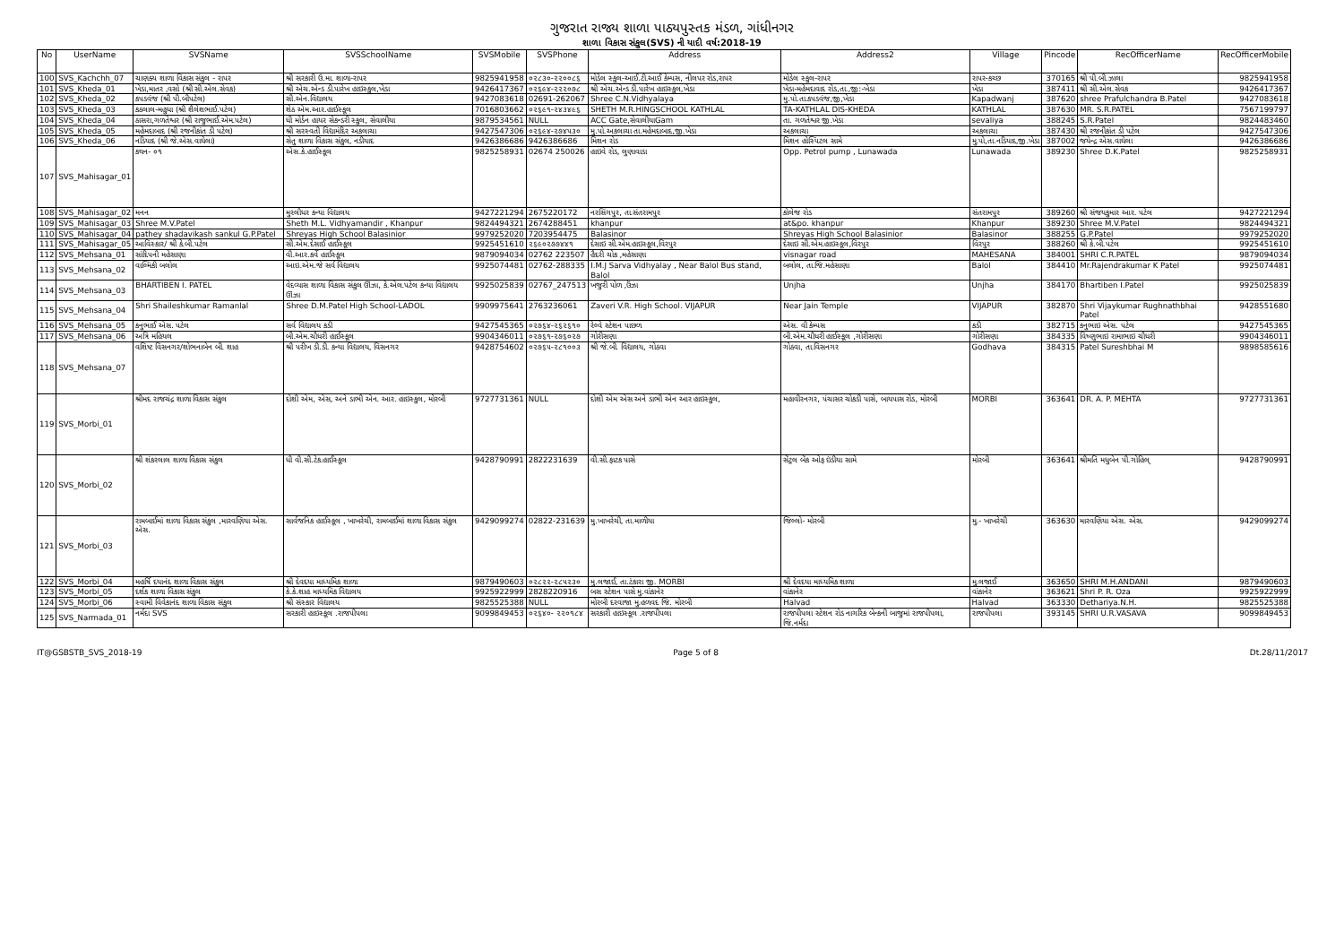ગુજરાત રાજ્ય શાળા પાઠ્યપુસ્તક મંડળ, ગાંધીનગર
શાળા વિકાસ સંકુલ(SVS) ની યાદી વર્ષ:2018-19
| No | UserName | SVSName | SVSSchoolName | SVSMobile | SVSPhone | Address | Address2 | Village | Pincode | RecOfficerName | RecOfficerMobile |
| --- | --- | --- | --- | --- | --- | --- | --- | --- | --- | --- | --- |
| 100 | SVS_Kachchh_07 | ચાણક્ય શાળા વિકાસ સંકુલ - રાપર | શ્રી સરકારી ઉ.મા. શાળા-રાપર | 9825941958 | ૦૨૮૩૦-૨૨૦૦૮૬ | મોડેલ સ્કુલ-આઈ.ટી.આઈ કેમ્પસ, નીલપર રોડ,રાપર | મોડેલ સ્કુલ-રાપર | રાપર-કચ્છ | 370165 | શ્રી પી.બી.ઝાલા | 9825941958 |
| 101 | SVS_Kheda_01 | ખેડા,માતર ,વસો (શ્રી સી.એલ.સેવક) | શ્રી એચ.એન્ડ ડી.પારેખ હાઇસ્કુલ,ખેડા | 9426417367 | ૦૨૬૯૪-૨૨૨૦૭૮ | શ્રી એચ.એન્ડ ડી.પારેખ હાઇસ્કુલ,ખેડા | ખેડા-મહેમદાવાદ રોડ,તા.,જી:-ખેડા | ખેડા | 387411 | શ્રી સી.એલ.સેવક | 9426417367 |
| 102 | SVS_Kheda_02 | કપડવંજ (શ્રી પી.બીપટેલ) | સી.એન.વિદ્યાલય | 9427083618 | 02691-262067 | Shree C.N.Vidhyalaya | મુ.પો.તા.કપડવંજ,જી,ખેડા | Kapadwanj | 387620 | shree Prafulchandra B.Patel | 9427083618 |
| 103 | SVS_Kheda_03 | કઠલાલ-મહુધા (શ્રી શૈલેશભાઈ.પટેલ) | શેઠ એમ.આર.હાઈસ્કૂલ | 7016803662 | ૦૨૬૯૧-૨૪૩૪૯૬ | SHETH M.R.HINGSCHOOL KATHLAL | TA-KATHLAL DIS-KHEDA | KATHLAL | 387630 | MR. S.R.PATEL | 7567199797 |
| 104 | SVS_Kheda_04 | ઠાસરા,ગળતેશ્વર (શ્રી રાજુભાઈ.એમ.પટેલ) | ધી મોર્ડન હાયર સેકન્ડરી સ્કુલ, સેવાલીયા | 9879534561 | NULL | ACC Gate,સેવાલીયાGam | તા. ગળતેશ્વર જી.ખેડા | sevaliya | 388245 | S.R.Patel | 9824483460 |
| 105 | SVS_Kheda_05 | મહેમદાબાદ (શ્રી રજનીકાંત ડી પટેલ) | શ્રી સરસ્વતી વિદ્યામંદિર અકલાચા | 9427547306 | ૦૨૬૯૪-૨૭૪૫૩૦ | મુ.પો.અકલાચા તા.મહેમદાબાદ,જી.ખેડા | અકલાચા | અકલાચા | 387430 | શ્રી રજનીકાંત ડી પટેલ | 9427547306 |
| 106 | SVS_Kheda_06 | નડિયાદ (શ્રી જે.એસ.વાઘેલા) | સેતુ શાળા વિકાસ સંકુલ, નડીયાદ | 9426386686 | 9426386686 | મિશન રોડ | મિશન હોસ્પિટલ સામે | મુ.પો,તા.નડિયાદ,જી.ખેડા | 387002 | જયેન્દ્ર એસ.વાઘેલા | 9426386686 |
| 107 | SVS_Mahisagar_01 | કથન- ૦૧ | એસ.કે.હાઈસ્કૂલ | 9825258931 | 02674 250026 | હાઇવે રોડ, લુણાવાડા | Opp. Petrol pump , Lunawada | Lunawada | 389230 | Shree D.K.Patel | 9825258931 |
| 108 | SVS_Mahisagar_02 | મનન | મુરલીધર કન્યા વિદ્યાલય | 9427221294 | 2675220172 | નરસિંગપુર, તા.સંતરામપુર | કોલેજ રોડ | સંતરામપુર | 389260 | શ્રી સંજયકુમાર આર. પટેલ | 9427221294 |
| 109 | SVS_Mahisagar_03 | Shree M.V.Patel | Sheth M.L. Vidhyamandir , Khanpur | 9824494321 | 2674288451 | khanpur | at&po. khanpur | Khanpur | 389230 | Shree M.V.Patel | 9824494321 |
| 110 | SVS_Mahisagar_04 | pathey shadavikash sankul G.P.Patel | Shreyas High School Balasinior | 9979252020 | 7203954475 | Balasinor | Shreyas High School Balasinior | Balasinor | 388255 | G.P.Patel | 9979252020 |
| 111 | SVS_Mahisagar_05 | આવિસ્કાર/ શ્રી કે.બી.પટેલ | સી.એમ.દેસાઈ હાઈસ્કૂલ | 9925451610 | ૨૬૯૦૨૭૭૪૪૧ | દેસાઇ સી.એમ.હાઇસ્કૂલ,વિરપુર | દેસાઇ સી.એમ.હાઇસ્કૂલ,વિરપુર | વિરપુર | 388260 | શ્રી કે.બી.પટેલ | 9925451610 |
| 112 | SVS_Mehsana_01 | સાંદિપની મહેસાણા | વી.આર.કર્વે હાઈસ્કૂલ | 9879094034 | 02762 223507 | હૈદરી ચોક ,મહેસાણા | visnagar road | MAHESANA | 384001 | SHRI C.R.PATEL | 9879094034 |
| 113 | SVS_Mehsana_02 | વાલ્મિકી બલોલ | આઇ.એમ.જે સર્વ વિદ્યાલય | 9925074481 | 02762-288335 | I.M.J Sarva Vidhyalay , Near Balol Bus stand, Balol | બલોલ, તા.જિ.મહેસાણા | Balol | 384410 | Mr.Rajendrakumar K Patel | 9925074481 |
| 114 | SVS_Mehsana_03 | BHARTIBEN I. PATEL | વેદવ્યાસ શાળા વિકાસ સંકુલ ઊંઝા, કે.એલ.પટેલ કન્યા વિદ્યાલય ઊંઝા | 9925025839 | 02767_247513 | ખજુરી પોળ ,ઉંઝા | Unjha | Unjha | 384170 | Bhartiben I.Patel | 9925025839 |
| 115 | SVS_Mehsana_04 | Shri Shaileshkumar Ramanlal | Shree D.M.Patel High School-LADOL | 9909975641 | 2763236061 | Zaveri V.R. High School. VIJAPUR | Near Jain Temple | VIJAPUR | 382870 | Shri Vijaykumar Rughnathbhai Patel | 9428551680 |
| 116 | SVS_Mehsana_05 | કનુભાઈ એસ. પટેલ | સર્વ વિદ્યાલય કડી | 9427545365 | ૦૨૭૬૪-૨૬૨૬૧૦ | રેલ્વે સ્ટેશન પાછળ | એસ. વી કેમ્પસ | કડી | 382715 | કનુભાઇ એસ. પટેલ | 9427545365 |
| 117 | SVS_Mehsana_06 | અત્રિ મહિયલ | બી.એમ.ચૌધરી હાઈસ્કૂલ | 9904346011 | ૦૨૭૬૧-૨૭૬૦૨૭ | ગોરીસણા | બી.એમ.ચૌધરી હાઈસ્કૂલ ,ગોરીસણા | ગોરીસણા | 384335 | વિષ્ણુભાઇ રામાભાઇ ચૌધરી | 9904346011 |
| 118 | SVS_Mehsana_07 | વશિષ્ટ વિસનગર/શોભનાબેન બી. શાહ | શ્રી પરીખ ડી.ડી. કન્યા વિદ્યાલય, વિસનગર | 9428754602 | ૦૨૭૬૫-૨૮૧૦૦૩ | શ્રી જે.બી. વિદ્યાલય, ગોઠવા | ગોઠવા, તા.વિસનગર | Godhava | 384315 | Patel Sureshbhai M | 9898585616 |
| 119 | SVS_Morbi_01 | શ્રીમદ રાજચંદ્ર શાળા વિકાસ સંકુલ | દોશી એમ, એસ, અને ડાભી એન. આર. હાઇસ્કુલ, મોરબી | 9727731361 | NULL | દોશી એમ એસ અને ડાભી એન આર હાઇસ્કુલ, | મહાવીરનગર, પંચાસર ચોકડી પાસે, બાયપાસ રોડ, મોરબી | MORBI | 363641 | DR. A. P. MEHTA | 9727731361 |
| 120 | SVS_Morbi_02 | શ્રી શંકરલાલ શાળા વિકાસ સંકુલ | ધી વી.સી.ટેક.હાઈસ્કૂલ | 9428790991 | 2822231639 | વી.સી.ફાટક પાસે | સેંટ્રલ બેંક ઓફ ઇંડીયા સામે | મોરબી | 363641 | શ્રીમતિ મધુબેન પી.ગોહિલ્ | 9428790991 |
| 121 | SVS_Morbi_03 | રામબાઈમાં શાળા વિકાસ સંકુલ ,મારવણિયા એસ. એસ. | સાર્વજનિક હાઈસ્કૂલ , ખાખરેચી, રામબાઈમાં શાળા વિકાસ સંકુલ | 9429099274 | 02822-231639 | મુ.ખાખરેચી, તા.માળીયા | જિલ્લો- મોરબી | મુ.- ખાખરેચી | 363630 | મારવણિયા એસ. એસ. | 9429099274 |
| 122 | SVS_Morbi_04 | મહર્ષિ દયાનંદ શાળા વિકાસ સંકુલ | શ્રી દેવદયા માધ્યમિક શાળા | 9879490603 | ૦૨૮૨૨-૨૮૫૨૩૦ | મુ.લજાઈ, તા.ટંકારા જી. MORBI | શ્રી દેવદયા માધ્યમિક શાળા | મુ.લજાઈ | 363650 | SHRI M.H.ANDANI | 9879490603 |
| 123 | SVS_Morbi_05 | દર્શક શાળા વિકાસ સંકુલ | કે.કે.શાહ માધ્યમિક વિદ્યાલય | 9925922999 | 2828220916 | બસ સ્ટેશન પાસે મુ.વાંકાનેર | વાંકાનેર | વાંકાનેર | 363621 | Shri P. R. Oza | 9925922999 |
| 124 | SVS_Morbi_06 | સ્વામી વિવેકાનંદ શાળા વિકાસ સંકુલ | શ્રી સંસ્કાર વિદ્યાલય | 9825525388 | NULL | મોરબી દરવાજા મુ.હળવદ જિ. મોરબી | Halvad | Halvad | 363330 | Dethariya.N.H. | 9825525388 |
| 125 | SVS_Narmada_01 | નર્મદા SVS | સરકારી હાઇસ્કૂલ .રાજપીપલા | 9099849453 | ૦૨૬૪૦- ૨૨૦૧૮૪ | સરકારી હાઇસ્કૂલ .રાજપીપલા | રાજપીપલા સ્ટેશન રોડ નાગરિક બેન્કની બાજુમાં રાજપીપલા, જિ.નર્મદા | રાજપીપલા | 393145 | SHRI U.R.VASAVA | 9099849453 |
IT@GSBSTB_SVS_2018-19 Page 5 of 8 Dt.28/11/2017